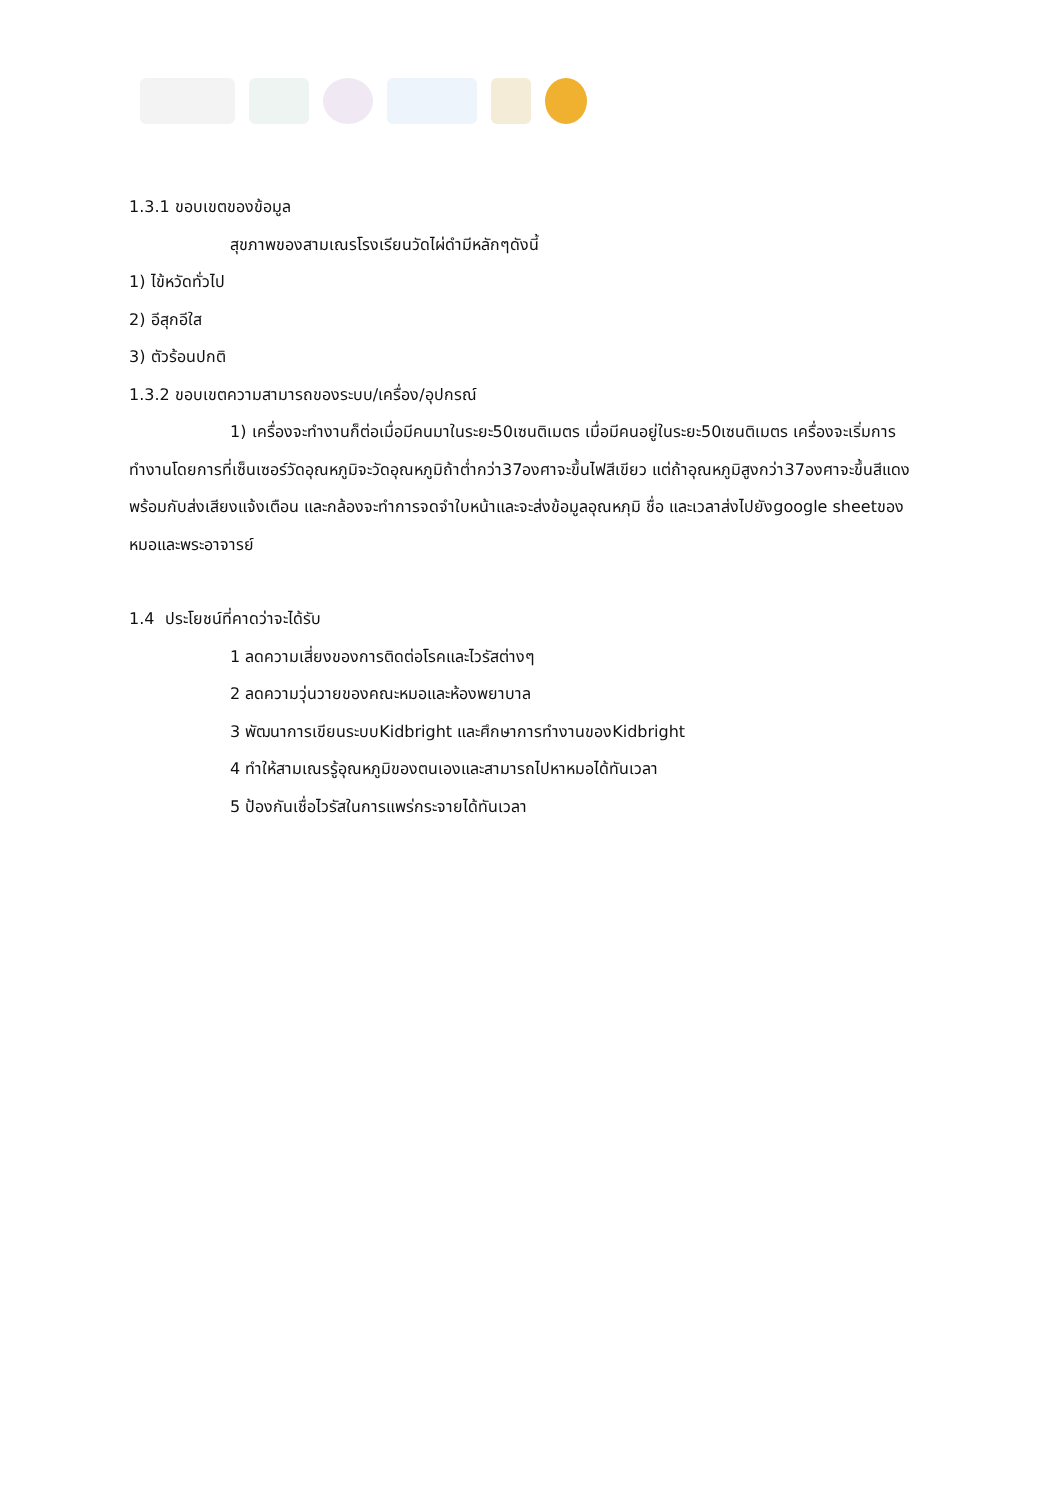1.3.1 ขอบเขตของข้อมูล
สุขภาพของสามเณรโรงเรียนวัดไผ่ดำมีหลักๆดังนี้
1) ไข้หวัดทั่วไป
2) อีสุกอีใส
3) ตัวร้อนปกติ
1.3.2 ขอบเขตความสามารถของระบบ/เครื่อง/อุปกรณ์
1) เครื่องจะทำงานก็ต่อเมื่อมีคนมาในระยะ50เซนติเมตร เมื่อมีคนอยู่ในระยะ50เซนติเมตร เครื่องจะเริ่มการทำงานโดยการที่เซ็นเซอร์วัดอุณหภูมิจะวัดอุณหภูมิถ้าต่ำกว่า37องศาจะขึ้นไฟสีเขียว แต่ถ้าอุณหภูมิสูงกว่า37องศาจะขึ้นสีแดงพร้อมกับส่งเสียงแจ้งเตือน และกล้องจะทำการจดจำใบหน้าและจะส่งข้อมูลอุณหภุมิ ชื่อ และเวลาส่งไปยังgoogle sheetของหมอและพระอาจารย์
1.4 ประโยชน์ที่คาดว่าจะได้รับ
1 ลดความเสี่ยงของการติดต่อโรคและไวรัสต่างๆ
2 ลดความวุ่นวายของคณะหมอและห้องพยาบาล
3 พัฒนาการเขียนระบบKidbright และศึกษาการทำงานของKidbright
4 ทำให้สามเณรรู้อุณหภูมิของตนเองและสามารถไปหาหมอได้ทันเวลา
5 ป้องกันเชื่อไวรัสในการแพร่กระจายได้ทันเวลา